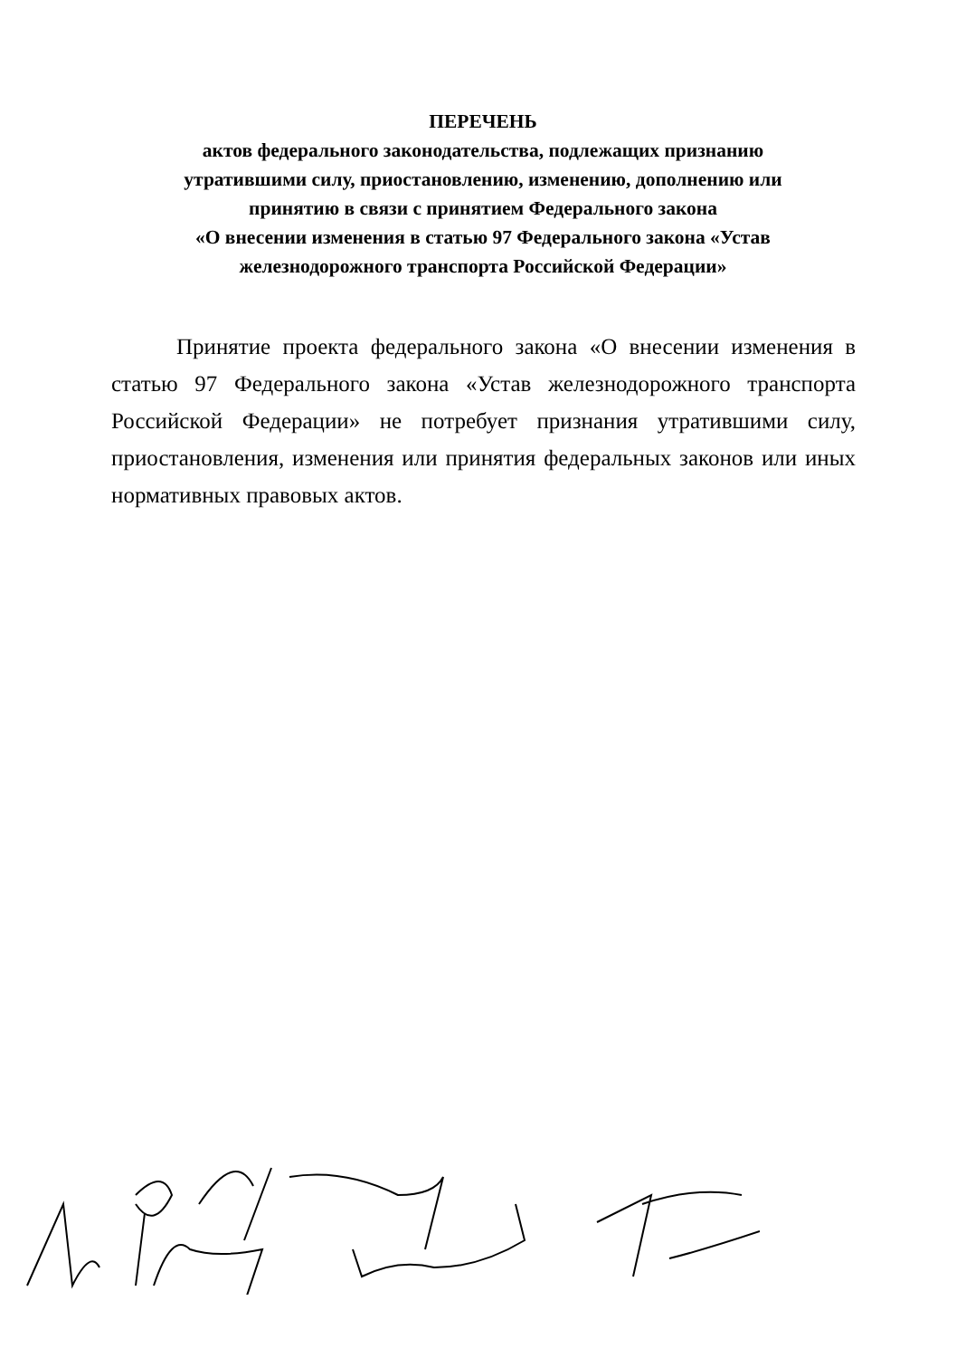ПЕРЕЧЕНЬ
актов федерального законодательства, подлежащих признанию
утратившими силу, приостановлению, изменению, дополнению или
принятию в связи с принятием Федерального закона
«О внесении изменения в статью 97 Федерального закона «Устав
железнодорожного транспорта Российской Федерации»
Принятие проекта федерального закона «О внесении изменения в статью 97 Федерального закона «Устав железнодорожного транспорта Российской Федерации» не потребует признания утратившими силу, приостановления, изменения или принятия федеральных законов или иных нормативных правовых актов.